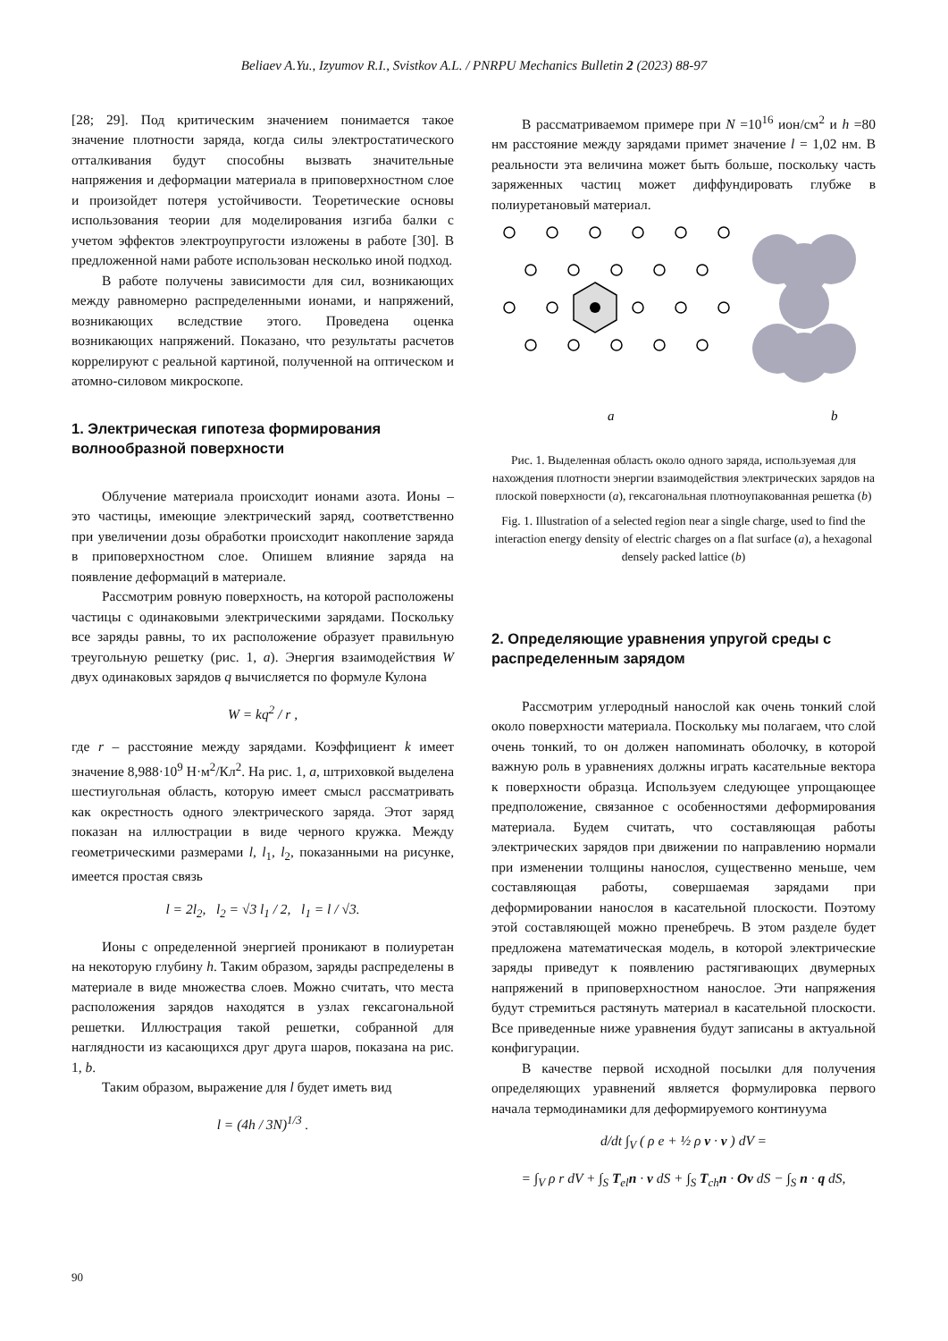Beliaev A.Yu., Izyumov R.I., Svistkov A.L. / PNRPU Mechanics Bulletin 2 (2023) 88-97
[28; 29]. Под критическим значением понимается такое значение плотности заряда, когда силы электростатического отталкивания будут способны вызвать значительные напряжения и деформации материала в приповерхностном слое и произойдет потеря устойчивости. Теоретические основы использования теории для моделирования изгиба балки с учетом эффектов электроупругости изложены в работе [30]. В предложенной нами работе использован несколько иной подход.
В работе получены зависимости для сил, возникающих между равномерно распределенными ионами, и напряжений, возникающих вследствие этого. Проведена оценка возникающих напряжений. Показано, что результаты расчетов коррелируют с реальной картиной, полученной на оптическом и атомно-силовом микроскопе.
1. Электрическая гипотеза формирования волнообразной поверхности
Облучение материала происходит ионами азота. Ионы – это частицы, имеющие электрический заряд, соответственно при увеличении дозы обработки происходит накопление заряда в приповерхностном слое. Опишем влияние заряда на появление деформаций в материале.
Рассмотрим ровную поверхность, на которой расположены частицы с одинаковыми электрическими зарядами. Поскольку все заряды равны, то их расположение образует правильную треугольную решетку (рис. 1, a). Энергия взаимодействия W двух одинаковых зарядов q вычисляется по формуле Кулона
W = kq<sup>2</sup> / r ,
где r – расстояние между зарядами. Коэффициент k имеет значение 8,988·10<sup>9</sup> Н·м<sup>2</sup>/Кл<sup>2</sup>. На рис. 1, a, штриховкой выделена шестиугольная область, которую имеет смысл рассматривать как окрестность одного электрического заряда. Этот заряд показан на иллюстрации в виде черного кружка. Между геометрическими размерами l, l<sub>1</sub>, l<sub>2</sub>, показанными на рисунке, имеется простая связь
l = 2l<sub>2</sub>, l<sub>2</sub> = √3 l<sub>1</sub> / 2, l<sub>1</sub> = l / √3.
Ионы с определенной энергией проникают в полиуретан на некоторую глубину h. Таким образом, заряды распределены в материале в виде множества слоев. Можно считать, что места расположения зарядов находятся в узлах гексагональной решетки. Иллюстрация такой решетки, собранной для наглядности из касающихся друг друга шаров, показана на рис. 1, b.
Таким образом, выражение для l будет иметь вид
l = (4h / 3N)<sup>1/3</sup> .
В рассматриваемом примере при N =10<sup>16</sup> ион/см<sup>2</sup> и h =80 нм расстояние между зарядами примет значение l = 1,02 нм. В реальности эта величина может быть больше, поскольку часть заряженных частиц может диффундировать глубже в полиуретановый материал.
a
b
Рис. 1. Выделенная область около одного заряда, используемая для нахождения плотности энергии взаимодействия электрических зарядов на плоской поверхности (a), гексагональная плотноупакованная решетка (b)
Fig. 1. Illustration of a selected region near a single charge, used to find the interaction energy density of electric charges on a flat surface (a), a hexagonal densely packed lattice (b)
2. Определяющие уравнения упругой среды с распределенным зарядом
Рассмотрим углеродный нанослой как очень тонкий слой около поверхности материала. Поскольку мы полагаем, что слой очень тонкий, то он должен напоминать оболочку, в которой важную роль в уравнениях должны играть касательные вектора к поверхности образца. Используем следующее упрощающее предположение, связанное с особенностями деформирования материала. Будем считать, что составляющая работы электрических зарядов при движении по направлению нормали при изменении толщины нанослоя, существенно меньше, чем составляющая работы, совершаемая зарядами при деформировании нанослоя в касательной плоскости. Поэтому этой составляющей можно пренебречь. В этом разделе будет предложена математическая модель, в которой электрические заряды приведут к появлению растягивающих двумерных напряжений в приповерхностном нанослое. Эти напряжения будут стремиться растянуть материал в касательной плоскости. Все приведенные ниже уравнения будут записаны в актуальной конфигурации.
В качестве первой исходной посылки для получения определяющих уравнений является формулировка первого начала термодинамики для деформируемого континуума
d/dt ∫<sub>V</sub> ( ρ e + ½ ρ v · v ) dV =
= ∫<sub>V</sub> ρ r dV + ∫<sub>S</sub> T<sub>el</sub>n · v dS + ∫<sub>S</sub> T<sub>ch</sub>n · Ov dS − ∫<sub>S</sub> n · q dS,
90